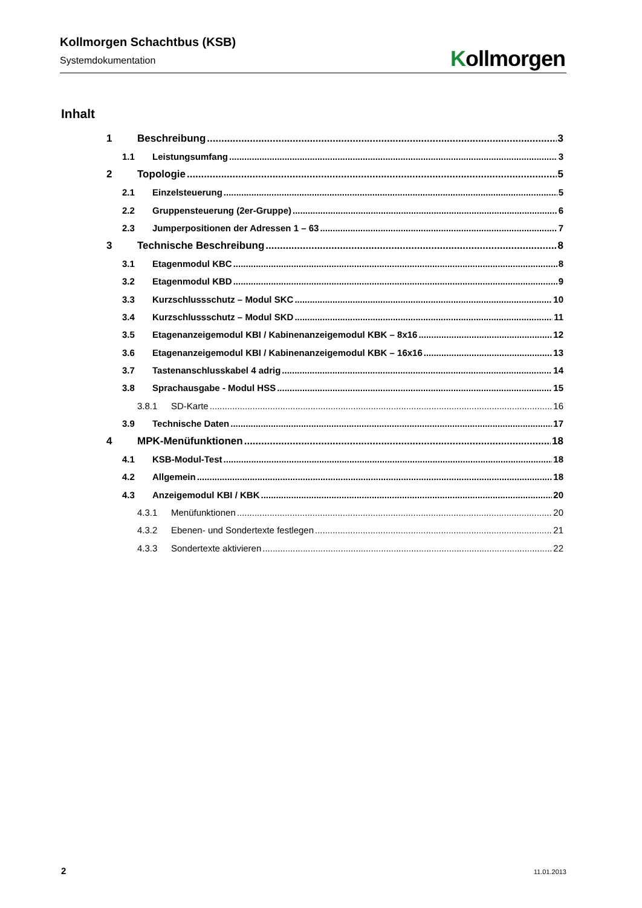Kollmorgen Schachtbus (KSB)
Systemdokumentation
Kollmorgen
Inhalt
1 Beschreibung 3
1.1 Leistungsumfang 3
2 Topologie 5
2.1 Einzelsteuerung 5
2.2 Gruppensteuerung (2er-Gruppe) 6
2.3 Jumperpositionen der Adressen 1 – 63 7
3 Technische Beschreibung 8
3.1 Etagenmodul KBC 8
3.2 Etagenmodul KBD 9
3.3 Kurzschlussschutz – Modul SKC 10
3.4 Kurzschlussschutz – Modul SKD 11
3.5 Etagenanzeigemodul KBI / Kabinenanzeigemodul KBK – 8x16 12
3.6 Etagenanzeigemodul KBI / Kabinenanzeigemodul KBK – 16x16 13
3.7 Tastenanschlusskabel 4 adrig 14
3.8 Sprachausgabe - Modul HSS 15
3.8.1 SD-Karte 16
3.9 Technische Daten 17
4 MPK-Menüfunktionen 18
4.1 KSB-Modul-Test 18
4.2 Allgemein 18
4.3 Anzeigemodul KBI / KBK 20
4.3.1 Menüfunktionen 20
4.3.2 Ebenen- und Sondertexte festlegen 21
4.3.3 Sondertexte aktivieren 22
2 11.01.2013